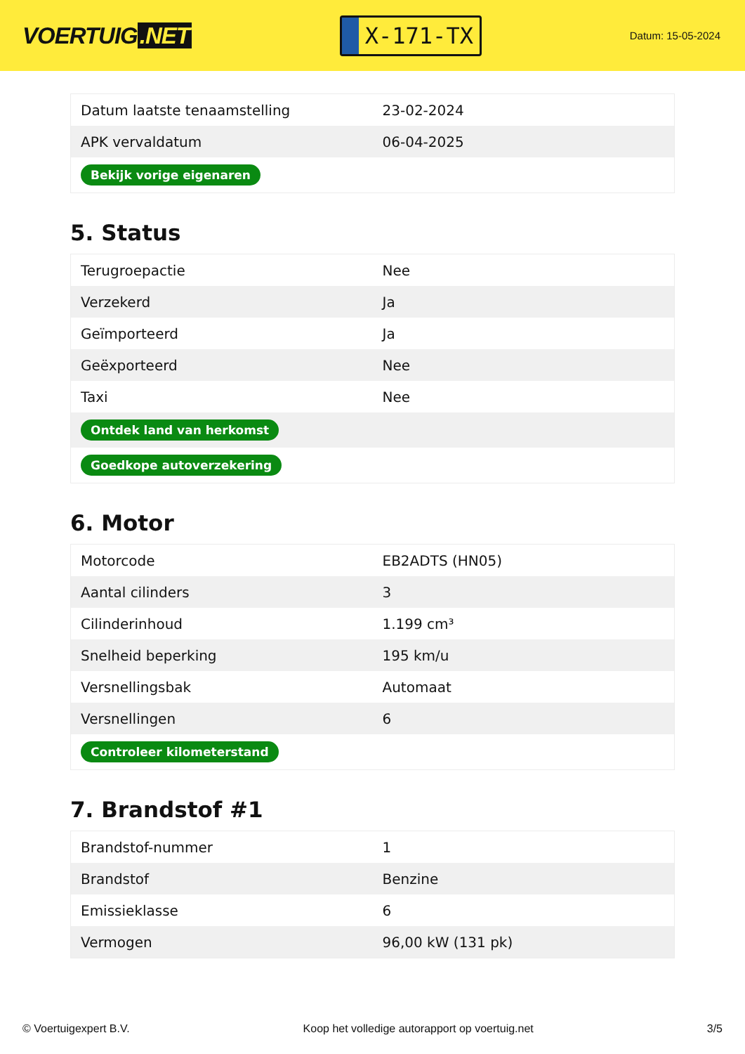VOERTUIG.NET
X-171-TX
Datum: 15-05-2024
| Datum laatste tenaamstelling | 23-02-2024 |
| APK vervaldatum | 06-04-2025 |
| Bekijk vorige eigenaren | |
5. Status
| Terugroepactie | Nee |
| Verzekerd | Ja |
| Geïmporteerd | Ja |
| Geëxporteerd | Nee |
| Taxi | Nee |
| Ontdek land van herkomst | |
| Goedkope autoverzekering | |
6. Motor
| Motorcode | EB2ADTS (HN05) |
| Aantal cilinders | 3 |
| Cilinderinhoud | 1.199 cm³ |
| Snelheid beperking | 195 km/u |
| Versnellingsbak | Automaat |
| Versnellingen | 6 |
| Controleer kilometerstand | |
7. Brandstof #1
| Brandstof-nummer | 1 |
| Brandstof | Benzine |
| Emissieklasse | 6 |
| Vermogen | 96,00 kW (131 pk) |
© Voertuigexpert B.V. Koop het volledige autorapport op voertuig.net 3/5